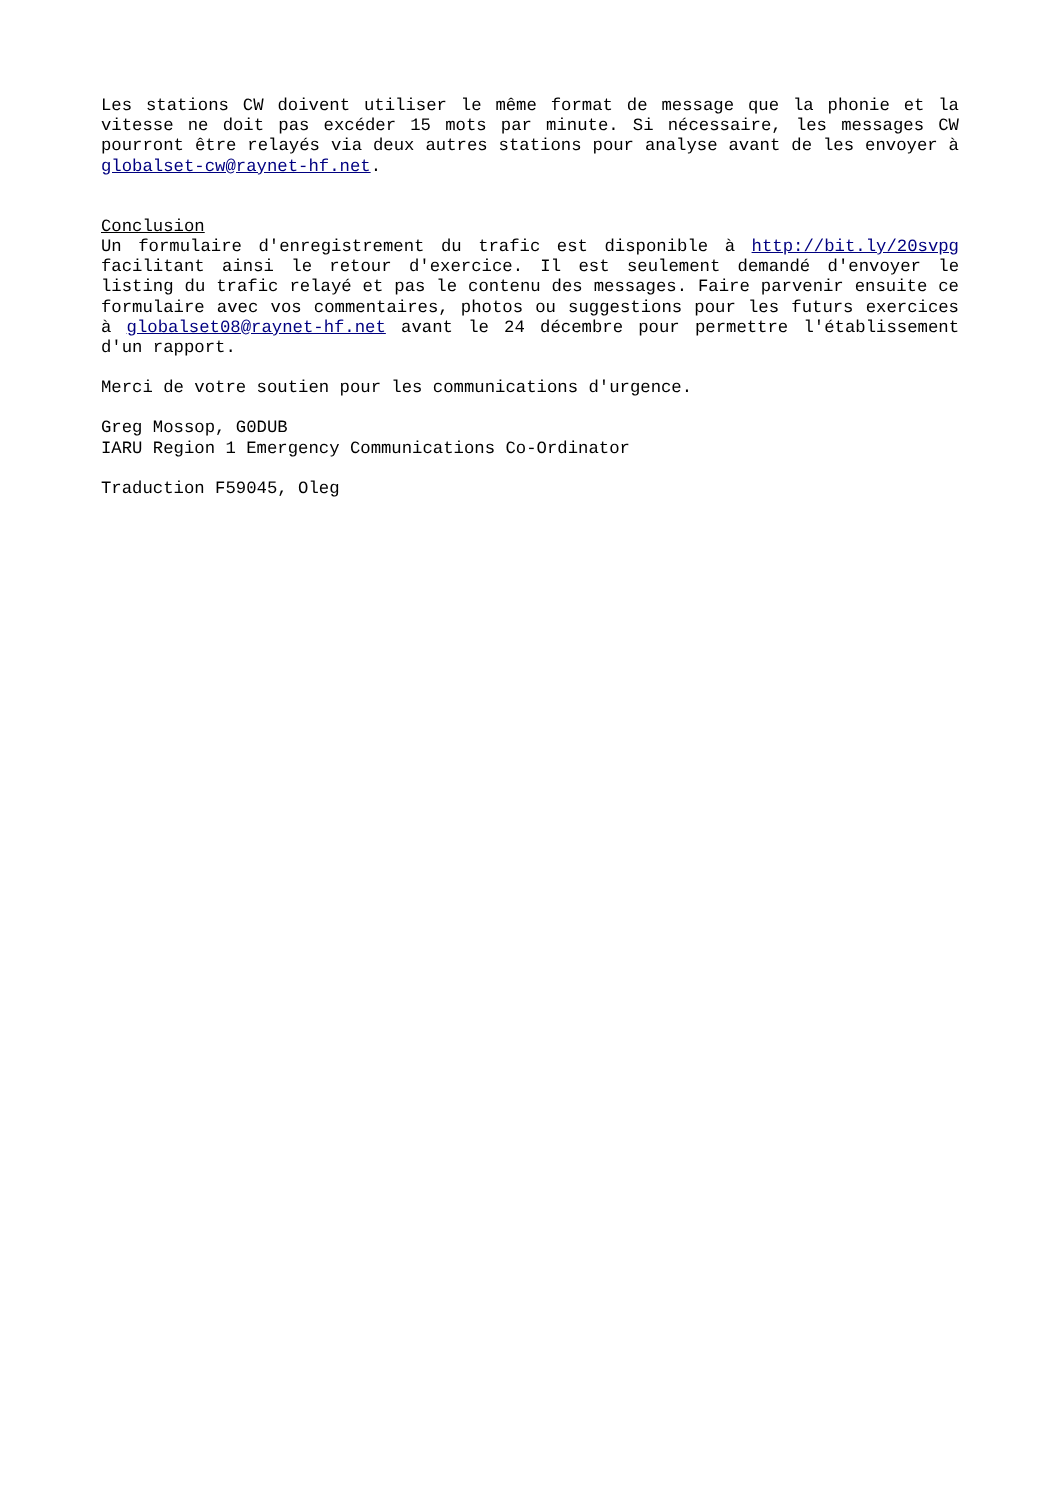Les stations CW doivent utiliser le même format de message que la phonie et la vitesse ne doit pas excéder 15 mots par minute. Si nécessaire, les messages CW pourront être relayés via deux autres stations pour analyse avant de les envoyer à globalset-cw@raynet-hf.net.
Conclusion
Un formulaire d'enregistrement du trafic est disponible à http://bit.ly/20svpg facilitant ainsi le retour d'exercice. Il est seulement demandé d'envoyer le listing du trafic relayé et pas le contenu des messages. Faire parvenir ensuite ce formulaire avec vos commentaires, photos ou suggestions pour les futurs exercices à globalset08@raynet-hf.net avant le 24 décembre pour permettre l'établissement d'un rapport.
Merci de votre soutien pour les communications d'urgence.
Greg Mossop, G0DUB
IARU Region 1 Emergency Communications Co-Ordinator
Traduction F59045, Oleg